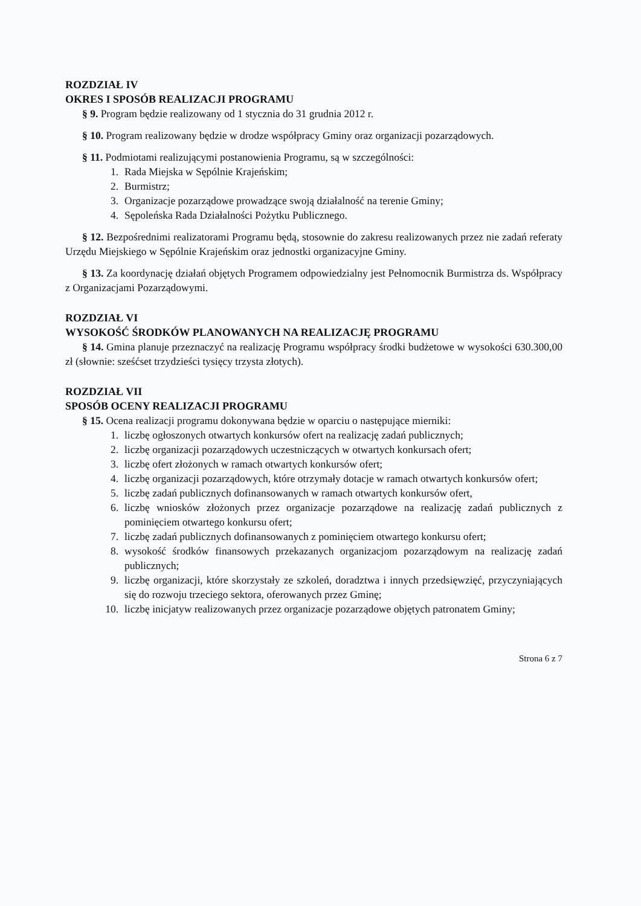ROZDZIAŁ IV
OKRES I SPOSÓB REALIZACJI PROGRAMU
§ 9. Program będzie realizowany od 1 stycznia do 31 grudnia 2012 r.
§ 10. Program realizowany będzie w drodze współpracy Gminy oraz organizacji pozarządowych.
§ 11. Podmiotami realizującymi postanowienia Programu, są w szczególności:
1. Rada Miejska w Sępólnie Krajeńskim;
2. Burmistrz;
3. Organizacje pozarządowe prowadzące swoją działalność na terenie Gminy;
4. Sępoleńska Rada Działalności Pożytku Publicznego.
§ 12. Bezpośrednimi realizatorami Programu będą, stosownie do zakresu realizowanych przez nie zadań referaty Urzędu Miejskiego w Sępólnie Krajeńskim oraz jednostki organizacyjne Gminy.
§ 13. Za koordynację działań objętych Programem odpowiedzialny jest Pełnomocnik Burmistrza ds. Współpracy z Organizacjami Pozarządowymi.
ROZDZIAŁ VI
WYSOKOŚĆ ŚRODKÓW PLANOWANYCH NA REALIZACJĘ PROGRAMU
§ 14. Gmina planuje przeznaczyć na realizację Programu współpracy środki budżetowe w wysokości 630.300,00 zł (słownie: sześćset trzydzieści tysięcy trzysta złotych).
ROZDZIAŁ VII
SPOSÓB OCENY REALIZACJI PROGRAMU
§ 15. Ocena realizacji programu dokonywana będzie w oparciu o następujące mierniki:
1. liczbę ogłoszonych otwartych konkursów ofert na realizację zadań publicznych;
2. liczbę organizacji pozarządowych uczestniczących w otwartych konkursach ofert;
3. liczbę ofert złożonych w ramach otwartych konkursów ofert;
4. liczbę organizacji pozarządowych, które otrzymały dotacje w ramach otwartych konkursów ofert;
5. liczbę zadań publicznych dofinansowanych w ramach otwartych konkursów ofert,
6. liczbę wniosków złożonych przez organizacje pozarządowe na realizację zadań publicznych z pominięciem otwartego konkursu ofert;
7. liczbę zadań publicznych dofinansowanych z pominięciem otwartego konkursu ofert;
8. wysokość środków finansowych przekazanych organizacjom pozarządowym na realizację zadań publicznych;
9. liczbę organizacji, które skorzystały ze szkoleń, doradztwa i innych przedsięwzięć, przyczyniających się do rozwoju trzeciego sektora, oferowanych przez Gminę;
10. liczbę inicjatyw realizowanych przez organizacje pozarządowe objętych patronatem Gminy;
Strona 6 z 7